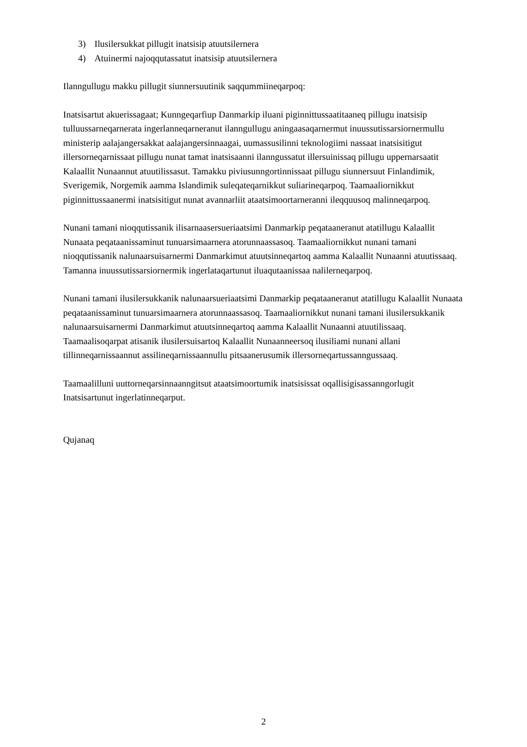3) Ilusilersukkat pillugit inatsisip atuutsilernera
4) Atuinermi najoqqutassatut inatsisip atuutsilernera
Ilanngullugu makku pillugit siunnersuutinik saqqummiineqarpoq:
Inatsisartut akuerissagaat; Kunngeqarfiup Danmarkip iluani piginnittussaatitaaneq pillugu inatsisip tulluussarneqarnerata ingerlanneqarneranut ilanngullugu aningaasaqarnermut inuussutissarsiornermullu ministerip aalajangersakkat aalajangersinnaagai, uumassusilinni teknologiimi nassaat inatsisitigut illersorneqarnissaat pillugu nunat tamat inatsisaanni ilanngussatut illersuinissaq pillugu uppernarsaatit Kalaallit Nunaannut atuutilissasut. Tamakku piviusunngortinnissaat pillugu siunnersuut Finlandimik, Sverigemik, Norgemik aamma Islandimik suleqateqarnikkut suliarineqarpoq. Taamaaliornikkut piginnittussaanermi inatsisitigut nunat avannarliit ataatsimoortarneranni ileqquusoq malinneqarpoq.
Nunani tamani nioqqutissanik ilisarnaasersueriaatsimi Danmarkip peqataaneranut atatillugu Kalaallit Nunaata peqataanissaminut tunuarsimaarnera atorunnaassasoq. Taamaaliornikkut nunani tamani nioqqutissanik nalunaarsuisarnermi Danmarkimut atuutsinneqartoq aamma Kalaallit Nunaanni atuutissaaq. Tamanna inuussutissarsiornermik ingerlataqartunut iluaqutaanissaa nalilerneqarpoq.
Nunani tamani ilusilersukkanik nalunaarsueriaatsimi Danmarkip peqataaneranut atatillugu Kalaallit Nunaata peqataanissaminut tunuarsimaarnera atorunnaassasoq. Taamaaliornikkut nunani tamani ilusilersukkanik nalunaarsuisarnermi Danmarkimut atuutsinneqartoq aamma Kalaallit Nunaanni atuutilissaaq. Taamaalisoqarpat atisanik ilusilersuisartoq Kalaallit Nunaanneersoq ilusiliami nunani allani tillinneqarnissaannut assilineqarnissaannullu pitsaanerusumik illersorneqartussanngussaaq.
Taamaalilluni uuttorneqarsinnaanngitsut ataatsimoortumik inatsisissat oqallisigisassanngorlugit Inatsisartunut ingerlatinneqarput.
Qujanaq
2